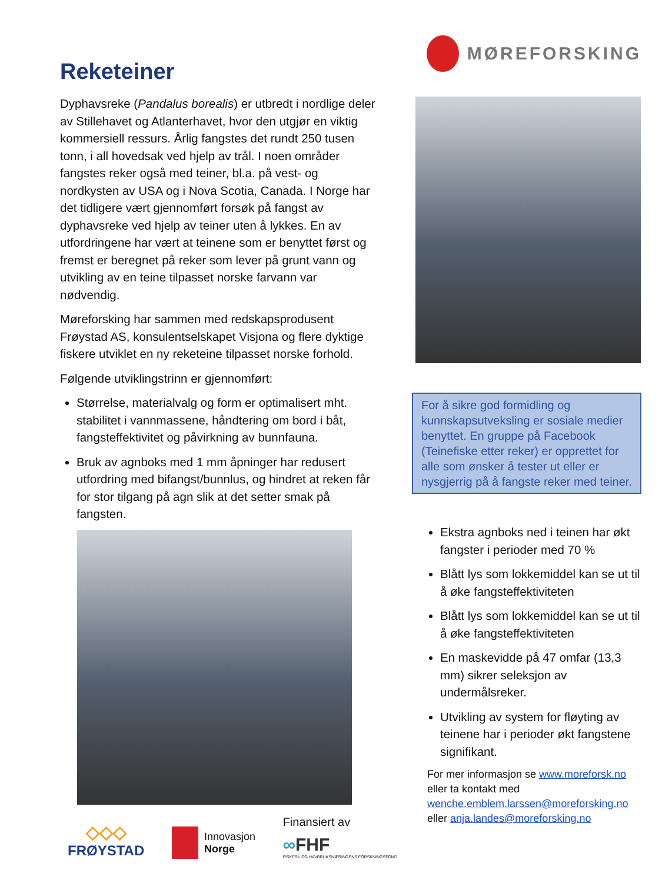Reketeiner
Dyphavsreke (Pandalus borealis) er utbredt i nordlige deler av Stillehavet og Atlanterhavet, hvor den utgjør en viktig kommersiell ressurs. Årlig fangstes det rundt 250 tusen tonn, i all hovedsak ved hjelp av trål. I noen områder fangstes reker også med teiner, bl.a. på vest- og nordkysten av USA og i Nova Scotia, Canada. I Norge har det tidligere vært gjennomført forsøk på fangst av dyphavsreke ved hjelp av teiner uten å lykkes. En av utfordringene har vært at teinene som er benyttet først og fremst er beregnet på reker som lever på grunt vann og utvikling av en teine tilpasset norske farvann var nødvendig.
Møreforsking har sammen med redskapsprodusent Frøystad AS, konsulentselskapet Visjona og flere dyktige fiskere utviklet en ny reketeine tilpasset norske forhold.
Følgende utviklingstrinn er gjennomført:
Størrelse, materialvalg og form er optimalisert mht. stabilitet i vannmassene, håndtering om bord i båt, fangsteffektivitet og påvirkning av bunnfauna.
Bruk av agnboks med 1 mm åpninger har redusert utfordring med bifangst/bunnlus, og hindret at reken får for stor tilgang på agn slik at det setter smak på fangsten.
MØREFORSKING
For å sikre god formidling og kunnskapsutveksling er sosiale medier benyttet. En gruppe på Facebook (Teinefiske etter reker) er opprettet for alle som ønsker å tester ut eller er nysgjerrig på å fangste reker med teiner.
Ekstra agnboks ned i teinen har økt fangster i perioder med 70 %
Blått lys som lokkemiddel kan se ut til å øke fangsteffektiviteten
Blått lys som lokkemiddel kan se ut til å øke fangsteffektiviteten
En maskevidde på 47 omfar (13,3 mm) sikrer seleksjon av undermålsreker.
Utvikling av system for fløyting av teinene har i perioder økt fangstene signifikant.
For mer informasjon se www.moreforsk.no
eller ta kontakt med
wenche.emblem.larssen@moreforsking.no
eller anja.landes@moreforsking.no
◇◇◇
FRØYSTAD
Innovasjon
Norge
Finansiert av
∞FHF
FISKERI- OG HAVBRUKSNÆRINGENS FORSKNINGSFOND